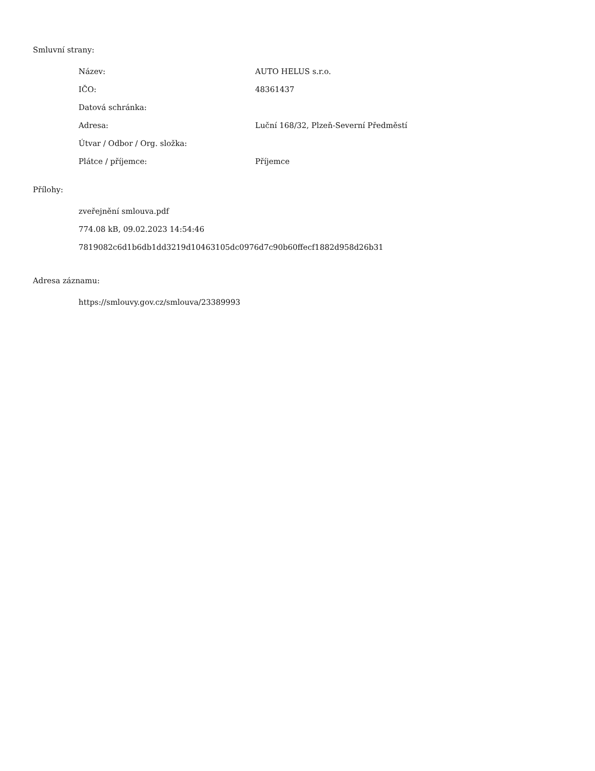Smluvní strany:
| Název: | AUTO HELUS s.r.o. |
| IČO: | 48361437 |
| Datová schránka: | |
| Adresa: | Luční 168/32, Plzeň-Severní Předměstí |
| Útvar / Odbor / Org. složka: | |
| Plátce / příjemce: | Příjemce |
Přílohy:
zveřejnění smlouva.pdf
774.08 kB, 09.02.2023 14:54:46
7819082c6d1b6db1dd3219d10463105dc0976d7c90b60ffecf1882d958d26b31
Adresa záznamu:
https://smlouvy.gov.cz/smlouva/23389993